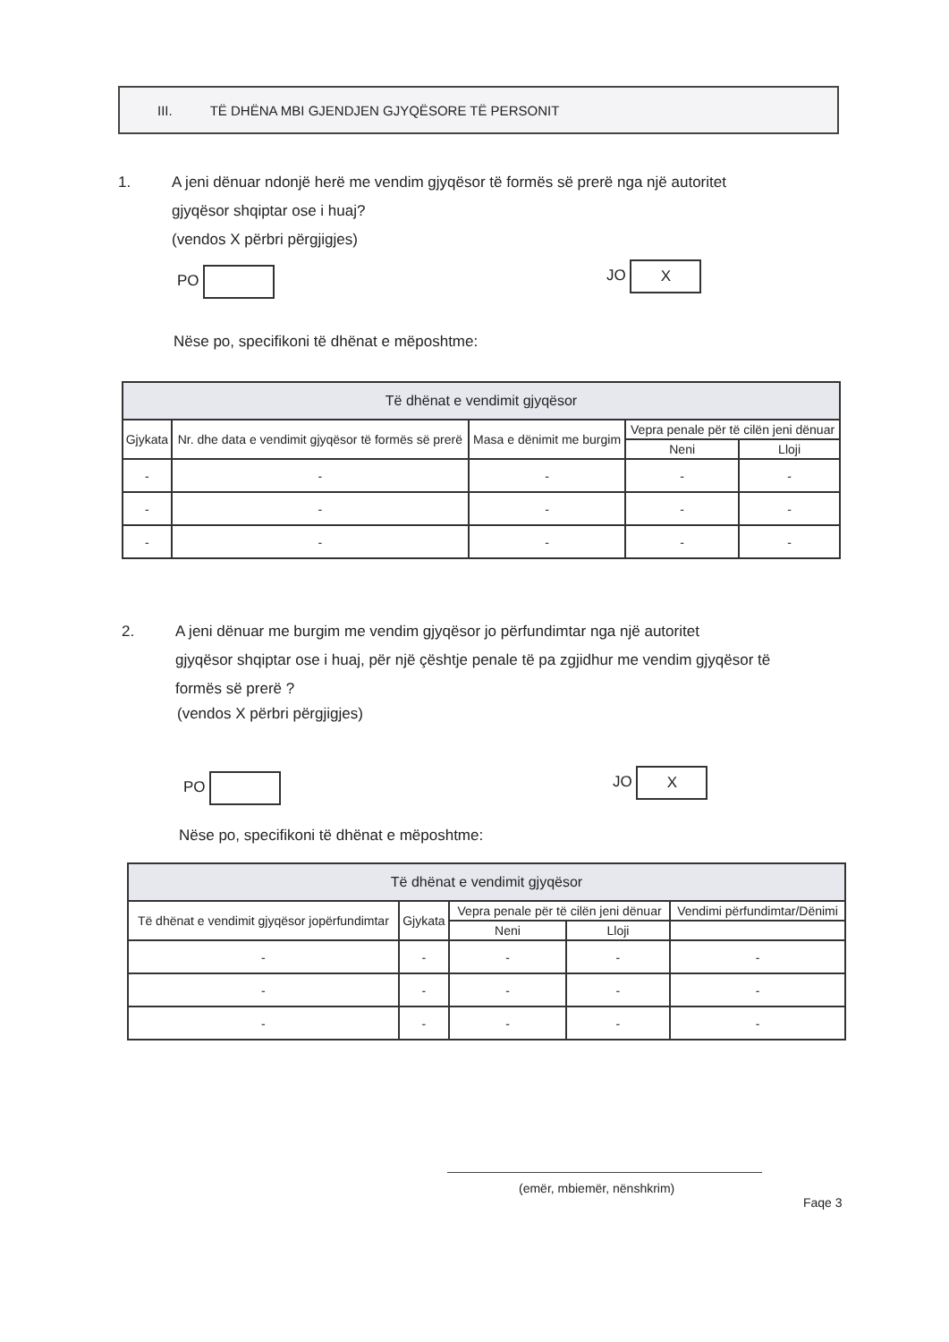III. TË DHËNA MBI GJENDJEN GJYQËSORE TË PERSONIT
1. A jeni dënuar ndonjë herë me vendim gjyqësor të formës së prerë nga një autoritet
gjyqësor shqiptar ose i huaj?
(vendos X përbri përgjigjes)
PO JO X
Nëse po, specifikoni të dhënat e mëposhtme:
| Të dhënat e vendimit gjyqësor | | | | |
| --- | --- | --- | --- | --- |
| Gjykata | Nr. dhe data e vendimit gjyqësor të formës së prerë | Masa e dënimit me burgim | Vepra penale për të cilën jeni dënuar | |
| | | | Neni | Lloji |
| - | - | - | - | - |
| - | - | - | - | - |
| - | - | - | - | - |
2. A jeni dënuar me burgim me vendim gjyqësor jo përfundimtar nga një autoritet
gjyqësor shqiptar ose i huaj, për një çështje penale të pa zgjidhur me vendim gjyqësor të
formës së prerë ?
(vendos X përbri përgjigjes)
PO JO X
Nëse po, specifikoni të dhënat e mëposhtme:
| Të dhënat e vendimit gjyqësor | | | | |
| --- | --- | --- | --- | --- |
| Të dhënat e vendimit gjyqësor jopërfundimtar | Gjykata | Vepra penale për të cilën jeni dënuar | | Vendimi përfundimtar/Dënimi |
| | | Neni | Lloji | |
| - | - | - | - | - |
| - | - | - | - | - |
| - | - | - | - | - |
(emër, mbiemër, nënshkrim)
Faqe 3